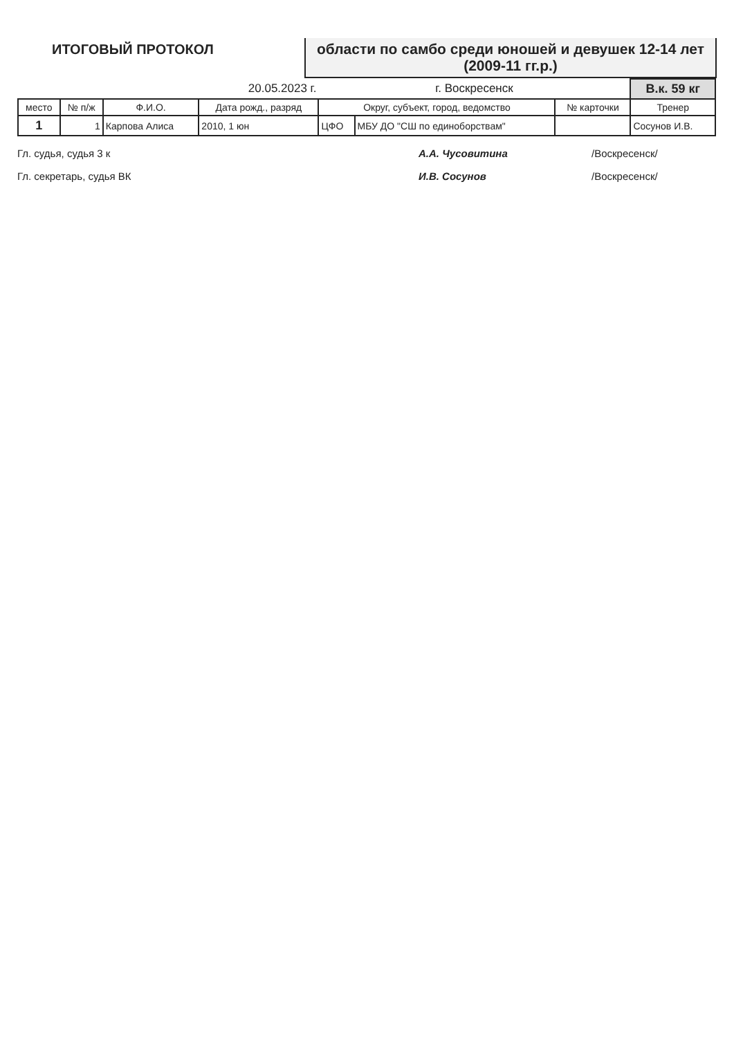ИТОГОВЫЙ ПРОТОКОЛ области по самбо среди юношей и девушек 12-14 лет (2009-11 гг.р.)
| 20.05.2023 г. | | | | г. Воскресенск | | | В.к. 59 кг |
| место | № п/ж | Ф.И.О. | Дата рожд., разряд | Округ, субъект, город, ведомство | | № карточки | Тренер |
| 1 | 1 | Карпова Алиса | 2010, 1 юн | ЦФО | МБУ ДО "СШ по единоборствам" | | Сосунов И.В. |
Гл. судья, судья 3 к А.А. Чусовитина /Воскресенск/
Гл. секретарь, судья ВК И.В. Сосунов /Воскресенск/